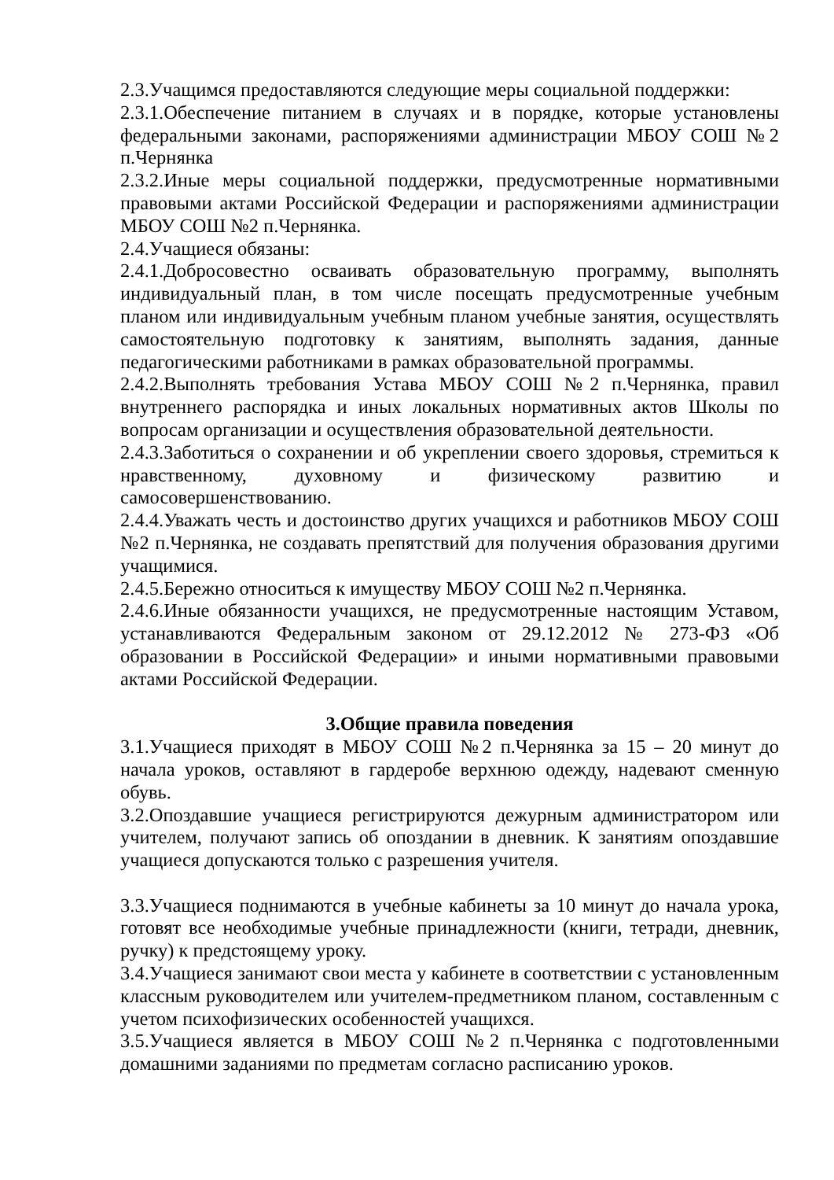2.3.Учащимся предоставляются следующие меры социальной поддержки:
2.3.1.Обеспечение питанием в случаях и в порядке, которые установлены федеральными законами, распоряжениями администрации МБОУ СОШ №2 п.Чернянка
2.3.2.Иные меры социальной поддержки, предусмотренные нормативными правовыми актами Российской Федерации и распоряжениями администрации МБОУ СОШ №2 п.Чернянка.
2.4.Учащиеся обязаны:
2.4.1.Добросовестно осваивать образовательную программу, выполнять индивидуальный план, в том числе посещать предусмотренные учебным планом или индивидуальным учебным планом учебные занятия, осуществлять самостоятельную подготовку к занятиям, выполнять задания, данные педагогическими работниками в рамках образовательной программы.
2.4.2.Выполнять требования Устава МБОУ СОШ №2 п.Чернянка, правил внутреннего распорядка и иных локальных нормативных актов Школы по вопросам организации и осуществления образовательной деятельности.
2.4.3.Заботиться о сохранении и об укреплении своего здоровья, стремиться к нравственному, духовному и физическому развитию и самосовершенствованию.
2.4.4.Уважать честь и достоинство других учащихся и работников МБОУ СОШ №2 п.Чернянка, не создавать препятствий для получения образования другими учащимися.
2.4.5.Бережно относиться к имуществу МБОУ СОШ №2 п.Чернянка.
2.4.6.Иные обязанности учащихся, не предусмотренные настоящим Уставом, устанавливаются Федеральным законом от 29.12.2012 № 273-ФЗ «Об образовании в Российской Федерации» и иными нормативными правовыми актами Российской Федерации.
3.Общие правила поведения
3.1.Учащиеся приходят в МБОУ СОШ №2 п.Чернянка за 15 – 20 минут до начала уроков, оставляют в гардеробе верхнюю одежду, надевают сменную обувь.
3.2.Опоздавшие учащиеся регистрируются дежурным администратором или учителем, получают запись об опоздании в дневник. К занятиям опоздавшие учащиеся допускаются только с разрешения учителя.
3.3.Учащиеся поднимаются в учебные кабинеты за 10 минут до начала урока, готовят все необходимые учебные принадлежности (книги, тетради, дневник, ручку) к предстоящему уроку.
3.4.Учащиеся занимают свои места у кабинете в соответствии с установленным классным руководителем или учителем-предметником планом, составленным с учетом психофизических особенностей учащихся.
3.5.Учащиеся является в МБОУ СОШ №2 п.Чернянка с подготовленными домашними заданиями по предметам согласно расписанию уроков.